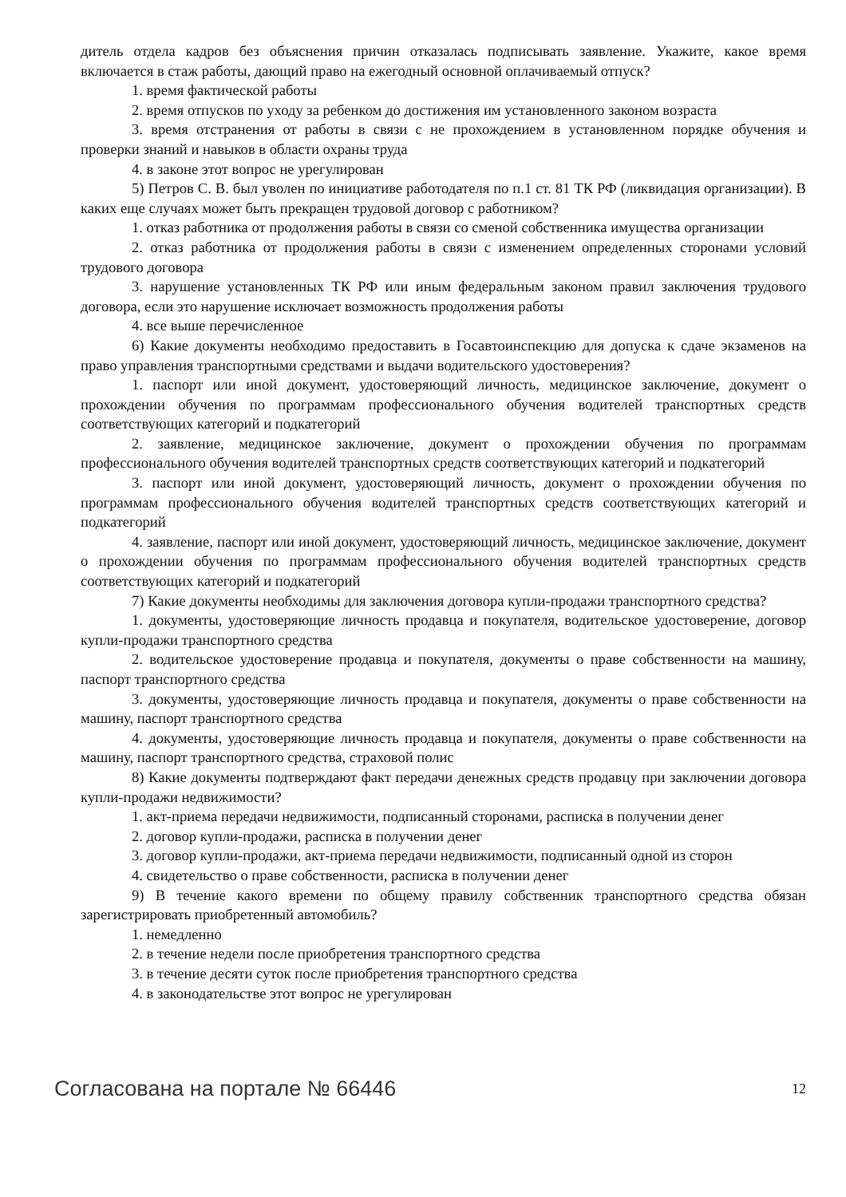дитель отдела кадров без объяснения причин отказалась подписывать заявление. Укажите, какое время включается в стаж работы, дающий право на ежегодный основной оплачиваемый отпуск?
1. время фактической работы
2. время отпусков по уходу за ребенком до достижения им установленного законом возраста
3. время отстранения от работы в связи с не прохождением в установленном порядке обучения и проверки знаний и навыков в области охраны труда
4. в законе этот вопрос не урегулирован
5) Петров С. В. был уволен по инициативе работодателя по п.1 ст. 81 ТК РФ (ликвидация организации). В каких еще случаях может быть прекращен трудовой договор с работником?
1. отказ работника от продолжения работы в связи со сменой собственника имущества организации
2. отказ работника от продолжения работы в связи с изменением определенных сторонами условий трудового договора
3. нарушение установленных ТК РФ или иным федеральным законом правил заключения трудового договора, если это нарушение исключает возможность продолжения работы
4. все выше перечисленное
6) Какие документы необходимо предоставить в Госавтоинспекцию для допуска к сдаче экзаменов на право управления транспортными средствами и выдачи водительского удостоверения?
1. паспорт или иной документ, удостоверяющий личность, медицинское заключение, документ о прохождении обучения по программам профессионального обучения водителей транспортных средств соответствующих категорий и подкатегорий
2. заявление, медицинское заключение, документ о прохождении обучения по программам профессионального обучения водителей транспортных средств соответствующих категорий и подкатегорий
3. паспорт или иной документ, удостоверяющий личность, документ о прохождении обучения по программам профессионального обучения водителей транспортных средств соответствующих категорий и подкатегорий
4. заявление, паспорт или иной документ, удостоверяющий личность, медицинское заключение, документ о прохождении обучения по программам профессионального обучения водителей транспортных средств соответствующих категорий и подкатегорий
7) Какие документы необходимы для заключения договора купли-продажи транспортного средства?
1. документы, удостоверяющие личность продавца и покупателя, водительское удостоверение, договор купли-продажи транспортного средства
2. водительское удостоверение продавца и покупателя, документы о праве собственности на машину, паспорт транспортного средства
3. документы, удостоверяющие личность продавца и покупателя, документы о праве собственности на машину, паспорт транспортного средства
4. документы, удостоверяющие личность продавца и покупателя, документы о праве собственности на машину, паспорт транспортного средства, страховой полис
8) Какие документы подтверждают факт передачи денежных средств продавцу при заключении договора купли-продажи недвижимости?
1. акт-приема передачи недвижимости, подписанный сторонами, расписка в получении денег
2. договор купли-продажи, расписка в получении денег
3. договор купли-продажи, акт-приема передачи недвижимости, подписанный одной из сторон
4. свидетельство о праве собственности, расписка в получении денег
9) В течение какого времени по общему правилу собственник транспортного средства обязан зарегистрировать приобретенный автомобиль?
1. немедленно
2. в течение недели после приобретения транспортного средства
3. в течение десяти суток после приобретения транспортного средства
4. в законодательстве этот вопрос не урегулирован
Согласована на портале № 66446 12